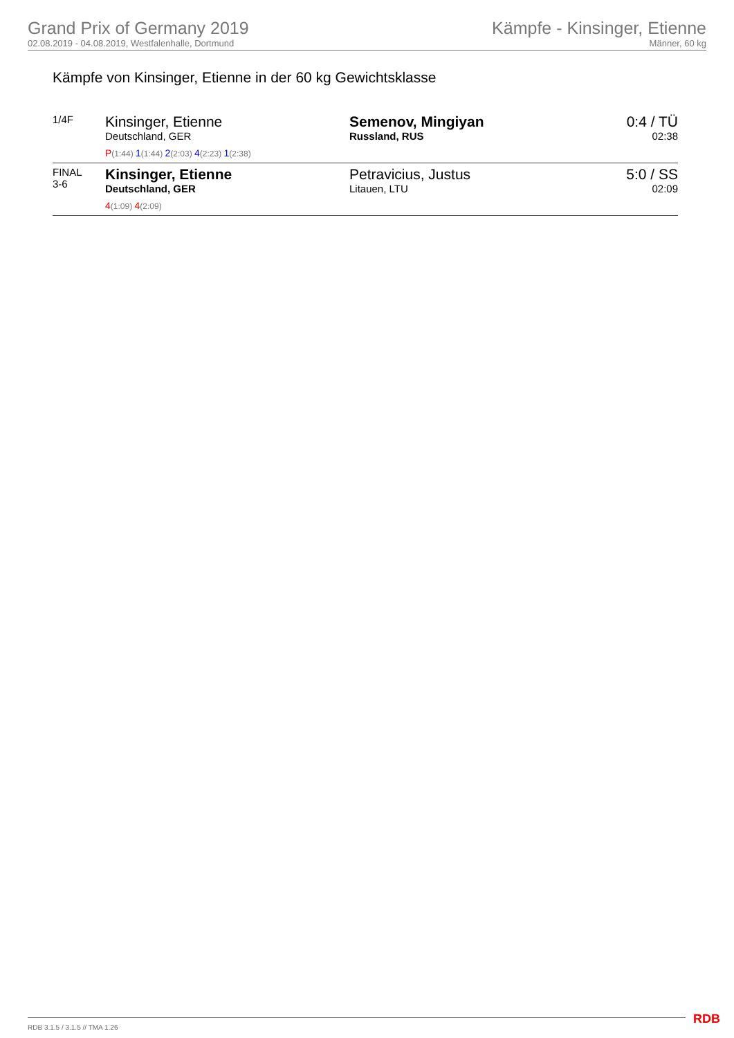Grand Prix of Germany 2019
02.08.2019 - 04.08.2019, Westfalenhalle, Dortmund
Kämpfe - Kinsinger, Etienne
Männer, 60 kg
Kämpfe von Kinsinger, Etienne in der 60 kg Gewichtsklasse
| 1/4F | Kinsinger, Etienne Deutschland, GER P (1:44) 1 (1:44) 2 (2:03) 4 (2:23) 1 (2:38) | Semenov, Mingiyan Russland, RUS | 0:4 / TÜ 02:38 |
| FINAL 3-6 | Kinsinger, Etienne Deutschland, GER 4 (1:09) 4 (2:09) | Petravicius, Justus Litauen, LTU | 5:0 / SS 02:09 |
RDB 3.1.5 / 3.1.5 // TMA 1.26 RDB